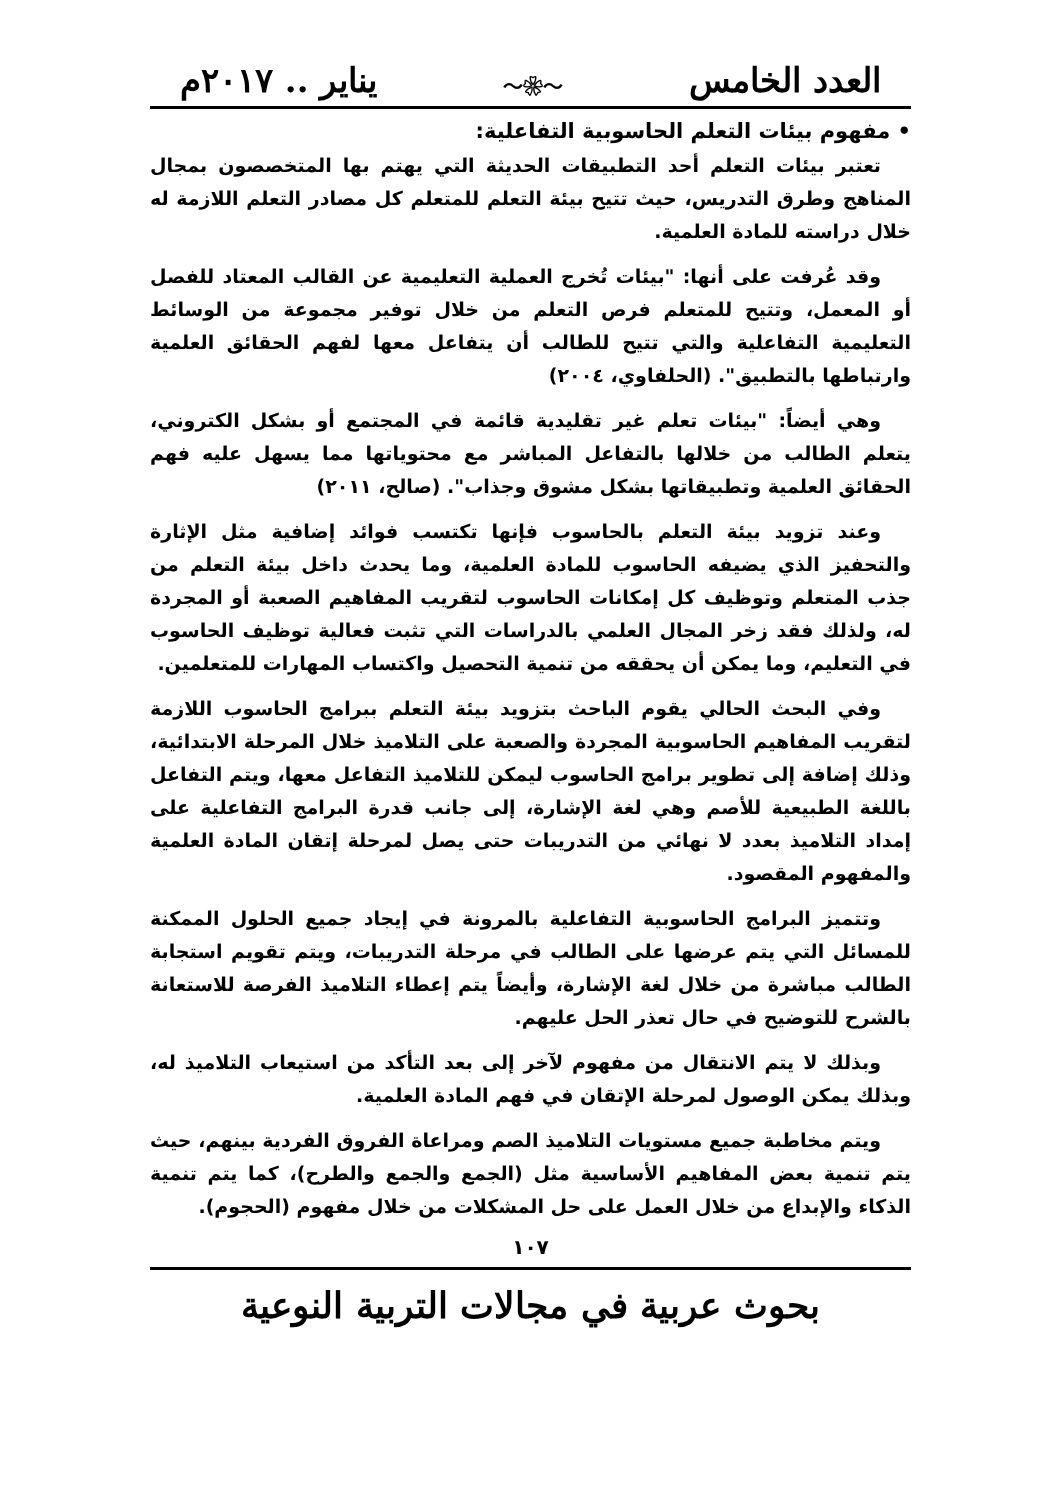العدد الخامس 〜❀〜 يناير .. ٢٠١٧م
• مفهوم بيئات التعلم الحاسوبية التفاعلية:
تعتبر بيئات التعلم أحد التطبيقات الحديثة التي يهتم بها المتخصصون بمجال المناهج وطرق التدريس، حيث تتيح بيئة التعلم للمتعلم كل مصادر التعلم اللازمة له خلال دراسته للمادة العلمية.
وقد عُرفت على أنها: "بيئات تُخرج العملية التعليمية عن القالب المعتاد للفصل أو المعمل، وتتيح للمتعلم فرص التعلم من خلال توفير مجموعة من الوسائط التعليمية التفاعلية والتي تتيح للطالب أن يتفاعل معها لفهم الحقائق العلمية وارتباطها بالتطبيق". (الحلفاوي، ٢٠٠٤)
وهي أيضاً: "بيئات تعلم غير تقليدية قائمة في المجتمع أو بشكل الكتروني، يتعلم الطالب من خلالها بالتفاعل المباشر مع محتوياتها مما يسهل عليه فهم الحقائق العلمية وتطبيقاتها بشكل مشوق وجذاب". (صالح، ٢٠١١)
وعند تزويد بيئة التعلم بالحاسوب فإنها تكتسب فوائد إضافية مثل الإثارة والتحفيز الذي يضيفه الحاسوب للمادة العلمية، وما يحدث داخل بيئة التعلم من جذب المتعلم وتوظيف كل إمكانات الحاسوب لتقريب المفاهيم الصعبة أو المجردة له، ولذلك فقد زخر المجال العلمي بالدراسات التي تثبت فعالية توظيف الحاسوب في التعليم، وما يمكن أن يحققه من تنمية التحصيل واكتساب المهارات للمتعلمين.
وفي البحث الحالي يقوم الباحث بتزويد بيئة التعلم ببرامج الحاسوب اللازمة لتقريب المفاهيم الحاسوبية المجردة والصعبة على التلاميذ خلال المرحلة الابتدائية، وذلك إضافة إلى تطوير برامج الحاسوب ليمكن للتلاميذ التفاعل معها، ويتم التفاعل باللغة الطبيعية للأصم وهي لغة الإشارة، إلى جانب قدرة البرامج التفاعلية على إمداد التلاميذ بعدد لا نهائي من التدريبات حتى يصل لمرحلة إتقان المادة العلمية والمفهوم المقصود.
وتتميز البرامج الحاسوبية التفاعلية بالمرونة في إيجاد جميع الحلول الممكنة للمسائل التي يتم عرضها على الطالب في مرحلة التدريبات، ويتم تقويم استجابة الطالب مباشرة من خلال لغة الإشارة، وأيضاً يتم إعطاء التلاميذ الفرصة للاستعانة بالشرح للتوضيح في حال تعذر الحل عليهم.
وبذلك لا يتم الانتقال من مفهوم لآخر إلى بعد التأكد من استيعاب التلاميذ له، وبذلك يمكن الوصول لمرحلة الإتقان في فهم المادة العلمية.
ويتم مخاطبة جميع مستويات التلاميذ الصم ومراعاة الفروق الفردية بينهم، حيث يتم تنمية بعض المفاهيم الأساسية مثل (الجمع والجمع والطرح)، كما يتم تنمية الذكاء والإبداع من خلال العمل على حل المشكلات من خلال مفهوم (الحجوم).
١٠٧
بحوث عربية في مجالات التربية النوعية